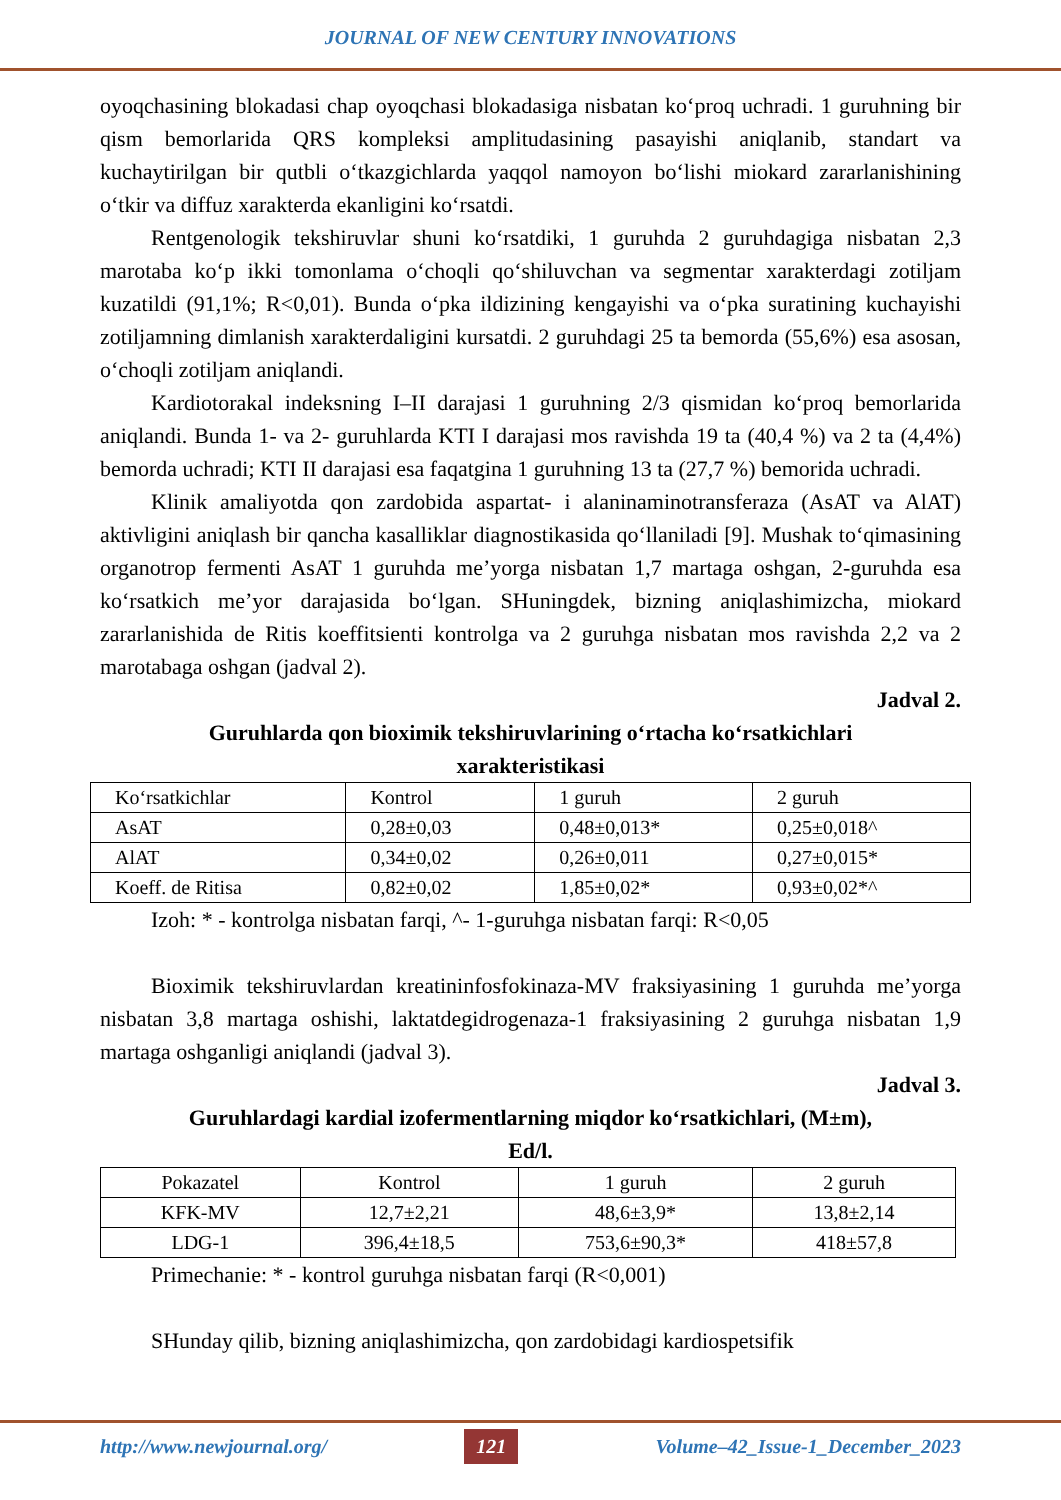JOURNAL OF NEW CENTURY INNOVATIONS
oyoqchasining blokadasi chap oyoqchasi blokadasiga nisbatan ko‘proq uchradi. 1 guruhning bir qism bemorlarida QRS kompleksi amplitudasining pasayishi aniqlanib, standart va kuchaytirilgan bir qutbli o‘tkazgichlarda yaqqol namoyon bo‘lishi miokard zararlanishining o‘tkir va diffuz xarakterda ekanligini ko‘rsatdi.
Rentgenologik tekshiruvlar shuni ko‘rsatdiki, 1 guruhda 2 guruhdagiga nisbatan 2,3 marotaba ko‘p ikki tomonlama o‘choqli qo‘shiluvchan va segmentar xarakterdagi zotiljam kuzatildi (91,1%; R<0,01). Bunda o‘pka ildizining kengayishi va o‘pka suratining kuchayishi zotiljamning dimlanish xarakterdaligini kursatdi. 2 guruhdagi 25 ta bemorda (55,6%) esa asosan, o‘choqli zotiljam aniqlandi.
Kardiotorakal indeksning I–II darajasi 1 guruhning 2/3 qismidan ko‘proq bemorlarida aniqlandi. Bunda 1- va 2- guruhlarda KTI I darajasi mos ravishda 19 ta (40,4 %) va 2 ta (4,4%) bemorda uchradi; KTI II darajasi esa faqatgina 1 guruhning 13 ta (27,7 %) bemorida uchradi.
Klinik amaliyotda qon zardobida aspartat- i alaninaminotransferaza (AsAT va AlAT) aktivligini aniqlash bir qancha kasalliklar diagnostikasida qo‘llaniladi [9]. Mushak to‘qimasining organotrop fermenti AsAT 1 guruhda me’yorga nisbatan 1,7 martaga oshgan, 2-guruhda esa ko‘rsatkich me’yor darajasida bo‘lgan. SHuningdek, bizning aniqlashimizcha, miokard zararlanishida de Ritis koeffitsienti kontrolga va 2 guruhga nisbatan mos ravishda 2,2 va 2 marotabaga oshgan (jadval 2).
Jadval 2.
Guruhlarda qon bioximik tekshiruvlarining o‘rtacha ko‘rsatkichlari
xarakteristikasi
| Ko‘rsatkichlar | Kontrol | 1 guruh | 2 guruh |
| AsAT | 0,28±0,03 | 0,48±0,013* | 0,25±0,018^ |
| AlAT | 0,34±0,02 | 0,26±0,011 | 0,27±0,015* |
| Koeff. de Ritisa | 0,82±0,02 | 1,85±0,02* | 0,93±0,02*^ |
Izoh: * - kontrolga nisbatan farqi, ^- 1-guruhga nisbatan farqi: R<0,05
Bioximik tekshiruvlardan kreatininfosfokinaza-MV fraksiyasining 1 guruhda me’yorga nisbatan 3,8 martaga oshishi, laktatdegidrogenaza-1 fraksiyasining 2 guruhga nisbatan 1,9 martaga oshganligi aniqlandi (jadval 3).
Jadval 3.
Guruhlardagi kardial izofermentlarning miqdor ko‘rsatkichlari, (M±m),
Ed/l.
| Pokazatel | Kontrol | 1 guruh | 2 guruh |
| KFK-MV | 12,7±2,21 | 48,6±3,9* | 13,8±2,14 |
| LDG-1 | 396,4±18,5 | 753,6±90,3* | 418±57,8 |
Primechanie: * - kontrol guruhga nisbatan farqi (R<0,001)
SHunday qilib, bizning aniqlashimizcha, qon zardobidagi kardiospetsifik
http://www.newjournal.org/ 121 Volume–42_Issue-1_December_2023